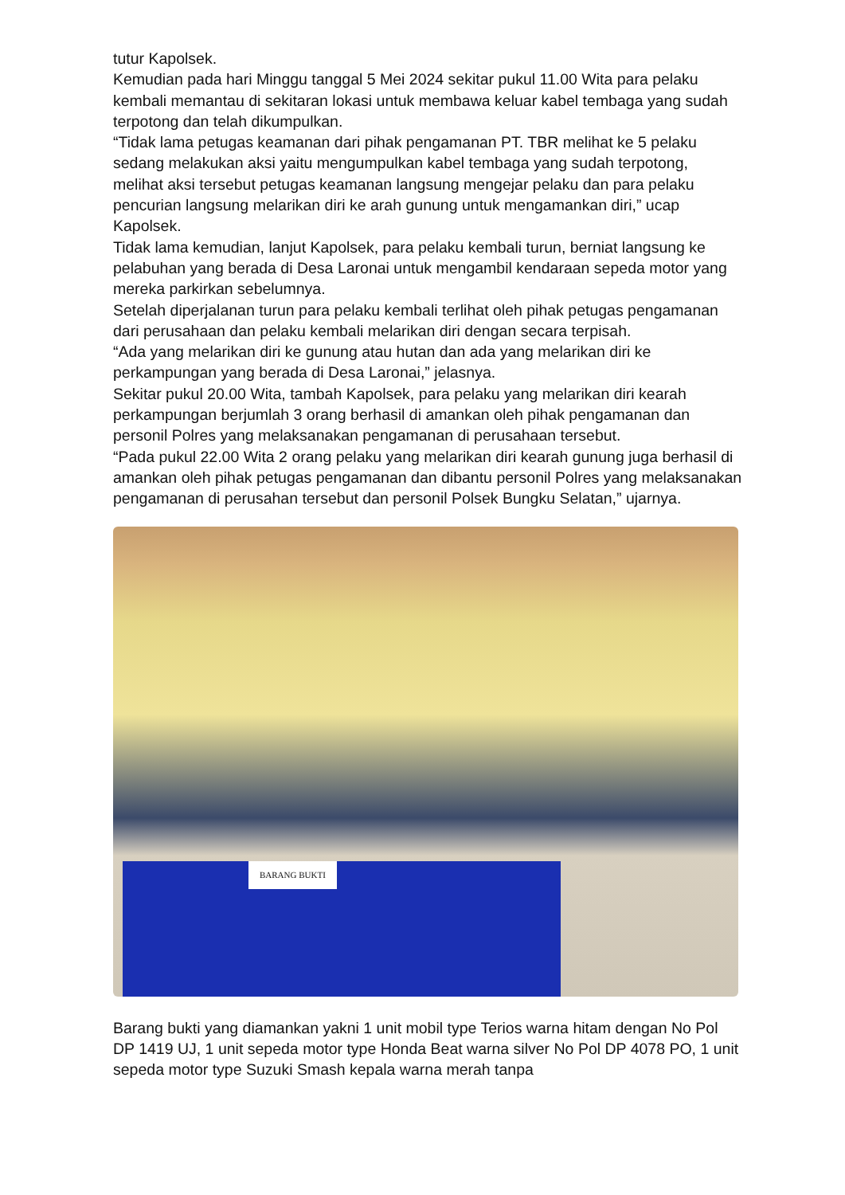tutur Kapolsek.
Kemudian pada hari Minggu tanggal 5 Mei 2024 sekitar pukul 11.00 Wita para pelaku kembali memantau di sekitaran lokasi untuk membawa keluar kabel tembaga yang sudah terpotong dan telah dikumpulkan.
“Tidak lama petugas keamanan dari pihak pengamanan PT. TBR melihat ke 5 pelaku sedang melakukan aksi yaitu mengumpulkan kabel tembaga yang sudah terpotong, melihat aksi tersebut petugas keamanan langsung mengejar pelaku dan para pelaku pencurian langsung melarikan diri ke arah gunung untuk mengamankan diri,” ucap Kapolsek.
Tidak lama kemudian, lanjut Kapolsek, para pelaku kembali turun, berniat langsung ke pelabuhan yang berada di Desa Laronai untuk mengambil kendaraan sepeda motor yang mereka parkirkan sebelumnya.
Setelah diperjalanan turun para pelaku kembali terlihat oleh pihak petugas pengamanan dari perusahaan dan pelaku kembali melarikan diri dengan secara terpisah.
“Ada yang melarikan diri ke gunung atau hutan dan ada yang melarikan diri ke perkampungan yang berada di Desa Laronai,” jelasnya.
Sekitar pukul 20.00 Wita, tambah Kapolsek, para pelaku yang melarikan diri kearah perkampungan berjumlah 3 orang berhasil di amankan oleh pihak pengamanan dan personil Polres yang melaksanakan pengamanan di perusahaan tersebut.
“Pada pukul 22.00 Wita 2 orang pelaku yang melarikan diri kearah gunung juga berhasil di amankan oleh pihak petugas pengamanan dan dibantu personil Polres yang melaksanakan pengamanan di perusahan tersebut dan personil Polsek Bungku Selatan,” ujarnya.
BARANG BUKTI
Barang bukti yang diamankan yakni 1 unit mobil type Terios warna hitam dengan No Pol DP 1419 UJ, 1 unit sepeda motor type Honda Beat warna silver No Pol DP 4078 PO, 1 unit sepeda motor type Suzuki Smash kepala warna merah tanpa